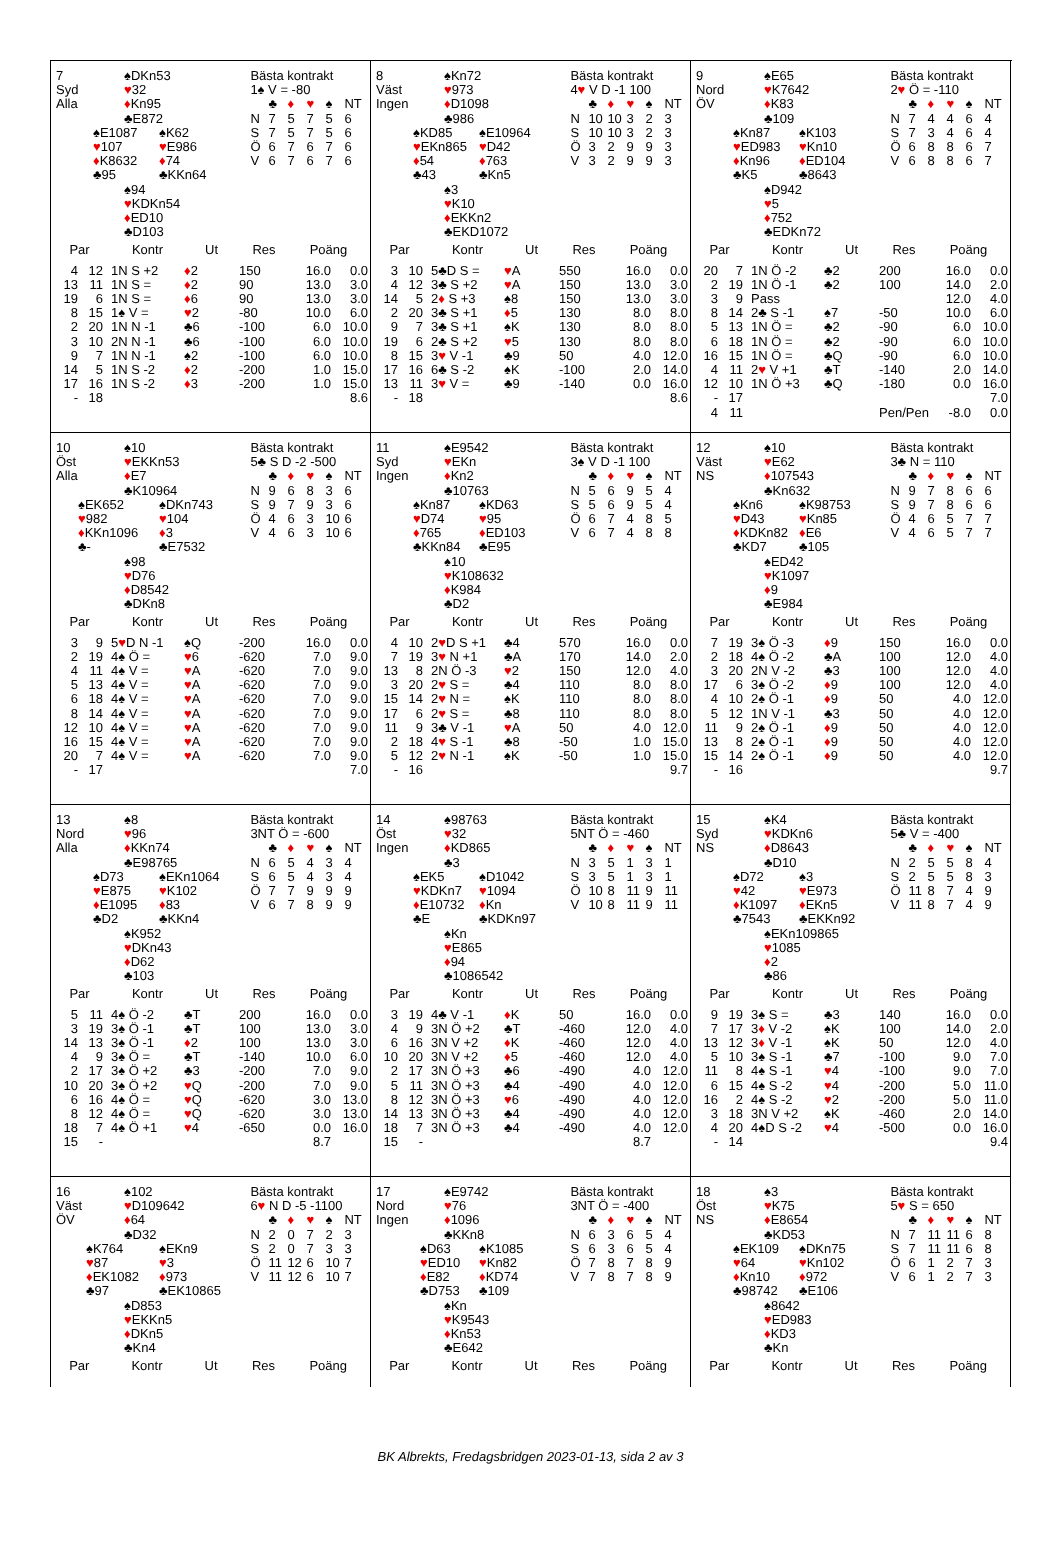7
Syd
Alla
♠DKn53
♥32
♦Kn95
♣E872
♠E1087
♥107
♦K8632
♣95
♠K62
♥E986
♦74
♣KKn64
♠94
♥KDKn54
♦ED10
♣D103
Bästa kontrakt
1♠ V = -80
| | ♣ | ♦ | ♥ | ♠ | NT |
| N | 7 | 5 | 7 | 5 | 6 |
| S | 7 | 5 | 7 | 5 | 6 |
| Ö | 6 | 7 | 6 | 7 | 6 |
| V | 6 | 7 | 6 | 7 | 6 |
| Par | | Kontr | Ut | Res | Poäng | |
| --- | --- | --- | --- | --- | --- | --- |
| 4 | 12 | 1N S +2 | ♦ 2 | 150 | 16.0 | 0.0 |
| 13 | 11 | 1N S = | ♦ 2 | 90 | 13.0 | 3.0 |
| 19 | 6 | 1N S = | ♦ 6 | 90 | 13.0 | 3.0 |
| 8 | 15 | 1♠ V = | ♥ 2 | -80 | 10.0 | 6.0 |
| 2 | 20 | 1N N -1 | ♣6 | -100 | 6.0 | 10.0 |
| 3 | 10 | 2N N -1 | ♣6 | -100 | 6.0 | 10.0 |
| 9 | 7 | 1N N -1 | ♠2 | -100 | 6.0 | 10.0 |
| 14 | 5 | 1N S -2 | ♦ 2 | -200 | 1.0 | 15.0 |
| 17 | 16 | 1N S -2 | ♦ 3 | -200 | 1.0 | 15.0 |
| - | 18 | | | | | 8.6 |
8
Väst
Ingen
♠Kn72
♥973
♦D1098
♣986
♠KD85
♥EKn865
♦54
♣43
♠E10964
♥D42
♦763
♣Kn5
♠3
♥K10
♦EKKn2
♣EKD1072
Bästa kontrakt
4♥ V D -1 100
| | ♣ | ♦ | ♥ | ♠ | NT |
| N | 10 | 10 | 3 | 2 | 3 |
| S | 10 | 10 | 3 | 2 | 3 |
| Ö | 3 | 2 | 9 | 9 | 3 |
| V | 3 | 2 | 9 | 9 | 3 |
| Par | | Kontr | Ut | Res | Poäng | |
| --- | --- | --- | --- | --- | --- | --- |
| 3 | 10 | 5♣D S = | ♥ A | 550 | 16.0 | 0.0 |
| 4 | 12 | 3♣ S +2 | ♥ A | 150 | 13.0 | 3.0 |
| 14 | 5 | 2 ♦ S +3 | ♠8 | 150 | 13.0 | 3.0 |
| 2 | 20 | 3♣ S +1 | ♦ 5 | 130 | 8.0 | 8.0 |
| 9 | 7 | 3♣ S +1 | ♠K | 130 | 8.0 | 8.0 |
| 19 | 6 | 2♣ S +2 | ♥ 5 | 130 | 8.0 | 8.0 |
| 8 | 15 | 3 ♥ V -1 | ♣9 | 50 | 4.0 | 12.0 |
| 17 | 16 | 6♣ S -2 | ♠K | -100 | 2.0 | 14.0 |
| 13 | 11 | 3 ♥ V = | ♣9 | -140 | 0.0 | 16.0 |
| - | 18 | | | | | 8.6 |
9
Nord
ÖV
♠E65
♥K7642
♦K83
♣109
♠Kn87
♥ED983
♦Kn96
♣K5
♠K103
♥Kn10
♦ED104
♣8643
♠D942
♥5
♦752
♣EDKn72
Bästa kontrakt
2♥ Ö = -110
| | ♣ | ♦ | ♥ | ♠ | NT |
| N | 7 | 4 | 4 | 6 | 4 |
| S | 7 | 3 | 4 | 6 | 4 |
| Ö | 6 | 8 | 8 | 6 | 7 |
| V | 6 | 8 | 8 | 6 | 7 |
| Par | | Kontr | Ut | Res | Poäng | |
| --- | --- | --- | --- | --- | --- | --- |
| 20 | 7 | 1N Ö -2 | ♣2 | 200 | 16.0 | 0.0 |
| 2 | 19 | 1N Ö -1 | ♣2 | 100 | 14.0 | 2.0 |
| 3 | 9 | Pass | | | 12.0 | 4.0 |
| 8 | 14 | 2♣ S -1 | ♠7 | -50 | 10.0 | 6.0 |
| 5 | 13 | 1N Ö = | ♣2 | -90 | 6.0 | 10.0 |
| 6 | 18 | 1N Ö = | ♣2 | -90 | 6.0 | 10.0 |
| 16 | 15 | 1N Ö = | ♣Q | -90 | 6.0 | 10.0 |
| 4 | 11 | 2 ♥ V +1 | ♣T | -140 | 2.0 | 14.0 |
| 12 | 10 | 1N Ö +3 | ♣Q | -180 | 0.0 | 16.0 |
| - | 17 | | | | | 7.0 |
| 4 | 11 | | | Pen/Pen | -8.0 | 0.0 |
10
Öst
Alla
♠10
♥EKKn53
♦E7
♣K10964
♠EK652
♥982
♦KKn1096
♣-
♠DKn743
♥104
♦3
♣E7532
♠98
♥D76
♦D8542
♣DKn8
Bästa kontrakt
5♣ S D -2 -500
| | ♣ | ♦ | ♥ | ♠ | NT |
| N | 9 | 6 | 8 | 3 | 6 |
| S | 9 | 7 | 9 | 3 | 6 |
| Ö | 4 | 6 | 3 | 10 | 6 |
| V | 4 | 6 | 3 | 10 | 6 |
| Par | | Kontr | Ut | Res | Poäng | |
| --- | --- | --- | --- | --- | --- | --- |
| 3 | 9 | 5 ♥ D N -1 | ♠Q | -200 | 16.0 | 0.0 |
| 2 | 19 | 4♠ Ö = | ♥ 6 | -620 | 7.0 | 9.0 |
| 4 | 11 | 4♠ V = | ♥ A | -620 | 7.0 | 9.0 |
| 5 | 13 | 4♠ V = | ♥ A | -620 | 7.0 | 9.0 |
| 6 | 18 | 4♠ V = | ♥ A | -620 | 7.0 | 9.0 |
| 8 | 14 | 4♠ V = | ♥ A | -620 | 7.0 | 9.0 |
| 12 | 10 | 4♠ V = | ♥ A | -620 | 7.0 | 9.0 |
| 16 | 15 | 4♠ V = | ♥ A | -620 | 7.0 | 9.0 |
| 20 | 7 | 4♠ V = | ♥ A | -620 | 7.0 | 9.0 |
| - | 17 | | | | | 7.0 |
11
Syd
Ingen
♠E9542
♥EKn
♦Kn2
♣10763
♠Kn87
♥D74
♦765
♣KKn84
♠KD63
♥95
♦ED103
♣E95
♠10
♥K108632
♦K984
♣D2
Bästa kontrakt
3♠ V D -1 100
| | ♣ | ♦ | ♥ | ♠ | NT |
| N | 5 | 6 | 9 | 5 | 4 |
| S | 5 | 6 | 9 | 5 | 4 |
| Ö | 6 | 7 | 4 | 8 | 5 |
| V | 6 | 7 | 4 | 8 | 8 |
| Par | | Kontr | Ut | Res | Poäng | |
| --- | --- | --- | --- | --- | --- | --- |
| 4 | 10 | 2 ♥ D S +1 | ♣4 | 570 | 16.0 | 0.0 |
| 7 | 19 | 3 ♥ N +1 | ♣A | 170 | 14.0 | 2.0 |
| 13 | 8 | 2N Ö -3 | ♥ 2 | 150 | 12.0 | 4.0 |
| 3 | 20 | 2 ♥ S = | ♣4 | 110 | 8.0 | 8.0 |
| 15 | 14 | 2 ♥ N = | ♠K | 110 | 8.0 | 8.0 |
| 17 | 6 | 2 ♥ S = | ♣8 | 110 | 8.0 | 8.0 |
| 11 | 9 | 3♣ V -1 | ♥ A | 50 | 4.0 | 12.0 |
| 2 | 18 | 4 ♥ S -1 | ♣8 | -50 | 1.0 | 15.0 |
| 5 | 12 | 2 ♥ N -1 | ♠K | -50 | 1.0 | 15.0 |
| - | 16 | | | | | 9.7 |
12
Väst
NS
♠10
♥E62
♦107543
♣Kn632
♠Kn6
♥D43
♦KDKn82
♣KD7
♠K98753
♥Kn85
♦E6
♣105
♠ED42
♥K1097
♦9
♣E984
Bästa kontrakt
3♣ N = 110
| | ♣ | ♦ | ♥ | ♠ | NT |
| N | 9 | 7 | 8 | 6 | 6 |
| S | 9 | 7 | 8 | 6 | 6 |
| Ö | 4 | 6 | 5 | 7 | 7 |
| V | 4 | 6 | 5 | 7 | 7 |
| Par | | Kontr | Ut | Res | Poäng | |
| --- | --- | --- | --- | --- | --- | --- |
| 7 | 19 | 3♠ Ö -3 | ♦ 9 | 150 | 16.0 | 0.0 |
| 2 | 18 | 4♠ Ö -2 | ♣A | 100 | 12.0 | 4.0 |
| 3 | 20 | 2N V -2 | ♣3 | 100 | 12.0 | 4.0 |
| 17 | 6 | 3♠ Ö -2 | ♦ 9 | 100 | 12.0 | 4.0 |
| 4 | 10 | 2♠ Ö -1 | ♦ 9 | 50 | 4.0 | 12.0 |
| 5 | 12 | 1N V -1 | ♣3 | 50 | 4.0 | 12.0 |
| 11 | 9 | 2♠ Ö -1 | ♦ 9 | 50 | 4.0 | 12.0 |
| 13 | 8 | 2♠ Ö -1 | ♦ 9 | 50 | 4.0 | 12.0 |
| 15 | 14 | 2♠ Ö -1 | ♦ 9 | 50 | 4.0 | 12.0 |
| - | 16 | | | | | 9.7 |
13
Nord
Alla
♠8
♥96
♦KKn74
♣E98765
♠D73
♥E875
♦E1095
♣D2
♠EKn1064
♥K102
♦83
♣KKn4
♠K952
♥DKn43
♦D62
♣103
Bästa kontrakt
3NT Ö = -600
| | ♣ | ♦ | ♥ | ♠ | NT |
| N | 6 | 5 | 4 | 3 | 4 |
| S | 6 | 5 | 4 | 3 | 4 |
| Ö | 7 | 7 | 9 | 9 | 9 |
| V | 6 | 7 | 8 | 9 | 9 |
| Par | | Kontr | Ut | Res | Poäng | |
| --- | --- | --- | --- | --- | --- | --- |
| 5 | 11 | 4♠ Ö -2 | ♣T | 200 | 16.0 | 0.0 |
| 3 | 19 | 3♠ Ö -1 | ♣T | 100 | 13.0 | 3.0 |
| 14 | 13 | 3♠ Ö -1 | ♦ 2 | 100 | 13.0 | 3.0 |
| 4 | 9 | 3♠ Ö = | ♣T | -140 | 10.0 | 6.0 |
| 2 | 17 | 3♠ Ö +2 | ♣3 | -200 | 7.0 | 9.0 |
| 10 | 20 | 3♠ Ö +2 | ♥ Q | -200 | 7.0 | 9.0 |
| 6 | 16 | 4♠ Ö = | ♥ Q | -620 | 3.0 | 13.0 |
| 8 | 12 | 4♠ Ö = | ♥ Q | -620 | 3.0 | 13.0 |
| 18 | 7 | 4♠ Ö +1 | ♥ 4 | -650 | 0.0 | 16.0 |
| 15 | - | | | | 8.7 | |
14
Öst
Ingen
♠98763
♥32
♦KD865
♣3
♠EK5
♥KDKn7
♦E10732
♣E
♠D1042
♥1094
♦Kn
♣KDKn97
♠Kn
♥E865
♦94
♣1086542
Bästa kontrakt
5NT Ö = -460
| | ♣ | ♦ | ♥ | ♠ | NT |
| N | 3 | 5 | 1 | 3 | 1 |
| S | 3 | 5 | 1 | 3 | 1 |
| Ö | 10 | 8 | 11 | 9 | 11 |
| V | 10 | 8 | 11 | 9 | 11 |
| Par | | Kontr | Ut | Res | Poäng | |
| --- | --- | --- | --- | --- | --- | --- |
| 3 | 19 | 4♣ V -1 | ♦ K | 50 | 16.0 | 0.0 |
| 4 | 9 | 3N Ö +2 | ♣T | -460 | 12.0 | 4.0 |
| 6 | 16 | 3N V +2 | ♦ K | -460 | 12.0 | 4.0 |
| 10 | 20 | 3N V +2 | ♦ 5 | -460 | 12.0 | 4.0 |
| 2 | 17 | 3N Ö +3 | ♣6 | -490 | 4.0 | 12.0 |
| 5 | 11 | 3N Ö +3 | ♣4 | -490 | 4.0 | 12.0 |
| 8 | 12 | 3N Ö +3 | ♥ 6 | -490 | 4.0 | 12.0 |
| 14 | 13 | 3N Ö +3 | ♣4 | -490 | 4.0 | 12.0 |
| 18 | 7 | 3N Ö +3 | ♣4 | -490 | 4.0 | 12.0 |
| 15 | - | | | | 8.7 | |
15
Syd
NS
♠K4
♥KDKn6
♦D8643
♣D10
♠D72
♥42
♦K1097
♣7543
♠3
♥E973
♦EKn5
♣EKKn92
♠EKn109865
♥1085
♦2
♣86
Bästa kontrakt
5♣ V = -400
| | ♣ | ♦ | ♥ | ♠ | NT |
| N | 2 | 5 | 5 | 8 | 4 |
| S | 2 | 5 | 5 | 8 | 3 |
| Ö | 11 | 8 | 7 | 4 | 9 |
| V | 11 | 8 | 7 | 4 | 9 |
| Par | | Kontr | Ut | Res | Poäng | |
| --- | --- | --- | --- | --- | --- | --- |
| 9 | 19 | 3♠ S = | ♣3 | 140 | 16.0 | 0.0 |
| 7 | 17 | 3 ♦ V -2 | ♠K | 100 | 14.0 | 2.0 |
| 13 | 12 | 3 ♦ V -1 | ♠K | 50 | 12.0 | 4.0 |
| 5 | 10 | 3♠ S -1 | ♣7 | -100 | 9.0 | 7.0 |
| 11 | 8 | 4♠ S -1 | ♥ 4 | -100 | 9.0 | 7.0 |
| 6 | 15 | 4♠ S -2 | ♥ 4 | -200 | 5.0 | 11.0 |
| 16 | 2 | 4♠ S -2 | ♥ 2 | -200 | 5.0 | 11.0 |
| 3 | 18 | 3N V +2 | ♠K | -460 | 2.0 | 14.0 |
| 4 | 20 | 4♠D S -2 | ♥ 4 | -500 | 0.0 | 16.0 |
| - | 14 | | | | | 9.4 |
16
Väst
ÖV
♠102
♥D109642
♦64
♣D32
♠K764
♥87
♦EK1082
♣97
♠EKn9
♥3
♦973
♣EK10865
♠D853
♥EKKn5
♦DKn5
♣Kn4
Bästa kontrakt
6♥ N D -5 -1100
| | ♣ | ♦ | ♥ | ♠ | NT |
| N | 2 | 0 | 7 | 2 | 3 |
| S | 2 | 0 | 7 | 3 | 3 |
| Ö | 11 | 12 | 6 | 10 | 7 |
| V | 11 | 12 | 6 | 10 | 7 |
| Par | Kontr | Ut | Res | Poäng |
| --- | --- | --- | --- | --- |
17
Nord
Ingen
♠E9742
♥76
♦1096
♣KKn8
♠D63
♥ED10
♦E82
♣D753
♠K1085
♥Kn82
♦KD74
♣109
♠Kn
♥K9543
♦Kn53
♣E642
Bästa kontrakt
3NT Ö = -400
| | ♣ | ♦ | ♥ | ♠ | NT |
| N | 6 | 3 | 6 | 5 | 4 |
| S | 6 | 3 | 6 | 5 | 4 |
| Ö | 7 | 8 | 7 | 8 | 9 |
| V | 7 | 8 | 7 | 8 | 9 |
| Par | Kontr | Ut | Res | Poäng |
| --- | --- | --- | --- | --- |
18
Öst
NS
♠3
♥K75
♦E8654
♣KD53
♠EK109
♥64
♦Kn10
♣98742
♠DKn75
♥Kn102
♦972
♣E106
♠8642
♥ED983
♦KD3
♣Kn
Bästa kontrakt
5♥ S = 650
| | ♣ | ♦ | ♥ | ♠ | NT |
| N | 7 | 11 | 11 | 6 | 8 |
| S | 7 | 11 | 11 | 6 | 8 |
| Ö | 6 | 1 | 2 | 7 | 3 |
| V | 6 | 1 | 2 | 7 | 3 |
| Par | Kontr | Ut | Res | Poäng |
| --- | --- | --- | --- | --- |
BK Albrekts, Fredagsbridgen 2023-01-13, sida 2 av 3